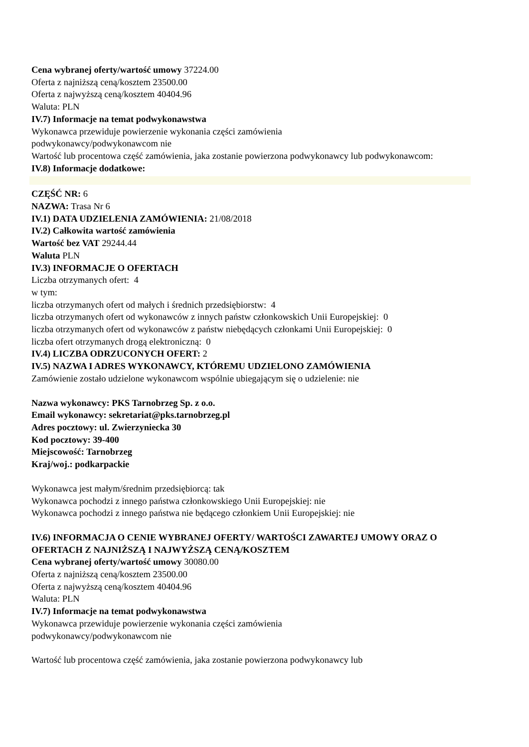Cena wybranej oferty/wartość umowy 37224.00
Oferta z najniższą ceną/kosztem 23500.00
Oferta z najwyższą ceną/kosztem 40404.96
Waluta: PLN
IV.7) Informacje na temat podwykonawstwa
Wykonawca przewiduje powierzenie wykonania części zamówienia
podwykonawcy/podwykonawcom nie
Wartość lub procentowa część zamówienia, jaka zostanie powierzona podwykonawcy lub podwykonawcom:
IV.8) Informacje dodatkowe:
CZĘŚĆ NR: 6
NAZWA: Trasa Nr 6
IV.1) DATA UDZIELENIA ZAMÓWIENIA: 21/08/2018
IV.2) Całkowita wartość zamówienia
Wartość bez VAT 29244.44
Waluta PLN
IV.3) INFORMACJE O OFERTACH
Liczba otrzymanych ofert: 4
w tym:
liczba otrzymanych ofert od małych i średnich przedsiębiorstw: 4
liczba otrzymanych ofert od wykonawców z innych państw członkowskich Unii Europejskiej: 0
liczba otrzymanych ofert od wykonawców z państw niebędących członkami Unii Europejskiej: 0
liczba ofert otrzymanych drogą elektroniczną: 0
IV.4) LICZBA ODRZUCONYCH OFERT: 2
IV.5) NAZWA I ADRES WYKONAWCY, KTÓREMU UDZIELONO ZAMÓWIENIA
Zamówienie zostało udzielone wykonawcom wspólnie ubiegającym się o udzielenie: nie
Nazwa wykonawcy: PKS Tarnobrzeg Sp. z o.o.
Email wykonawcy: sekretariat@pks.tarnobrzeg.pl
Adres pocztowy: ul. Zwierzyniecka 30
Kod pocztowy: 39-400
Miejscowość: Tarnobrzeg
Kraj/woj.: podkarpackie
Wykonawca jest małym/średnim przedsiębiorcą: tak
Wykonawca pochodzi z innego państwa członkowskiego Unii Europejskiej: nie
Wykonawca pochodzi z innego państwa nie będącego członkiem Unii Europejskiej: nie
IV.6) INFORMACJA O CENIE WYBRANEJ OFERTY/ WARTOŚCI ZAWARTEJ UMOWY ORAZ O OFERTACH Z NAJNIŻSZĄ I NAJWYŻSZĄ CENĄ/KOSZTEM
Cena wybranej oferty/wartość umowy 30080.00
Oferta z najniższą ceną/kosztem 23500.00
Oferta z najwyższą ceną/kosztem 40404.96
Waluta: PLN
IV.7) Informacje na temat podwykonawstwa
Wykonawca przewiduje powierzenie wykonania części zamówienia
podwykonawcy/podwykonawcom nie
Wartość lub procentowa część zamówienia, jaka zostanie powierzona podwykonawcy lub